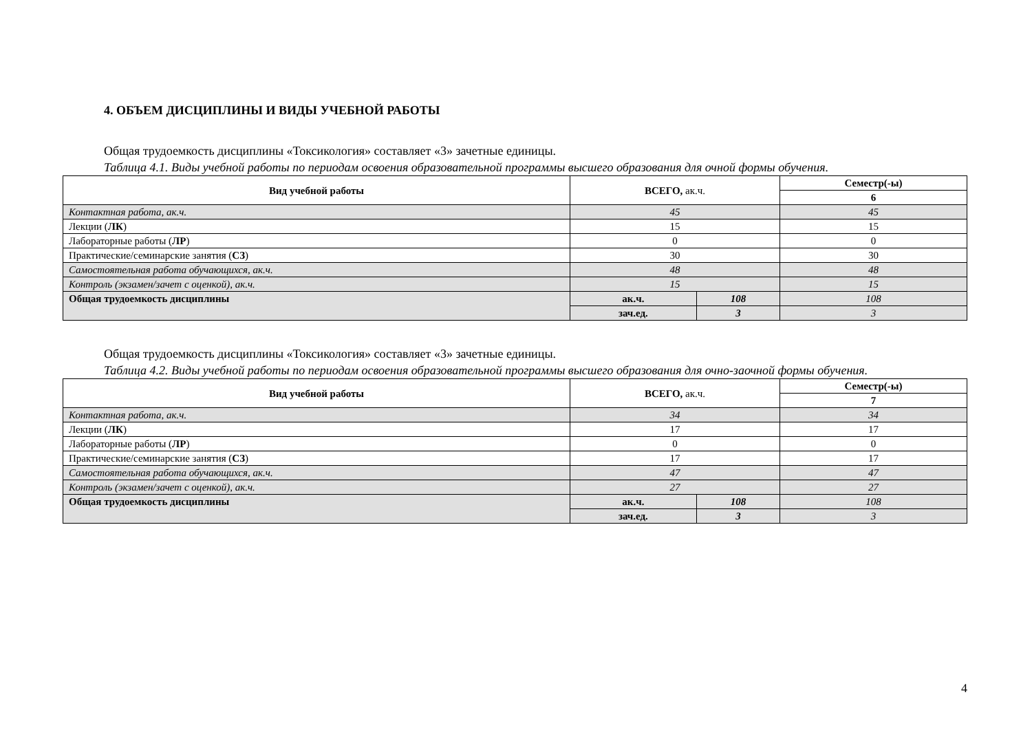4. ОБЪЕМ ДИСЦИПЛИНЫ И ВИДЫ УЧЕБНОЙ РАБОТЫ
Общая трудоемкость дисциплины «Токсикология» составляет «3» зачетные единицы.
Таблица 4.1. Виды учебной работы по периодам освоения образовательной программы высшего образования для очной формы обучения.
| Вид учебной работы | ВСЕГО, ак.ч. | | Семестр(-ы) |
| --- | --- | --- | --- |
| | | | 6 |
| Контактная работа, ак.ч. | 45 | | 45 |
| Лекции ( ЛК ) | 15 | | 15 |
| Лабораторные работы ( ЛР ) | 0 | | 0 |
| Практические/семинарские занятия ( СЗ ) | 30 | | 30 |
| Самостоятельная работа обучающихся, ак.ч. | 48 | | 48 |
| Контроль (экзамен/зачет с оценкой), ак.ч. | 15 | | 15 |
| Общая трудоемкость дисциплины | ак.ч. | 108 | 108 |
| | зач.ед. | 3 | 3 |
Общая трудоемкость дисциплины «Токсикология» составляет «3» зачетные единицы.
Таблица 4.2. Виды учебной работы по периодам освоения образовательной программы высшего образования для очно-заочной формы обучения.
| Вид учебной работы | ВСЕГО, ак.ч. | | Семестр(-ы) |
| --- | --- | --- | --- |
| | | | 7 |
| Контактная работа, ак.ч. | 34 | | 34 |
| Лекции ( ЛК ) | 17 | | 17 |
| Лабораторные работы ( ЛР ) | 0 | | 0 |
| Практические/семинарские занятия ( СЗ ) | 17 | | 17 |
| Самостоятельная работа обучающихся, ак.ч. | 47 | | 47 |
| Контроль (экзамен/зачет с оценкой), ак.ч. | 27 | | 27 |
| Общая трудоемкость дисциплины | ак.ч. | 108 | 108 |
| | зач.ед. | 3 | 3 |
4